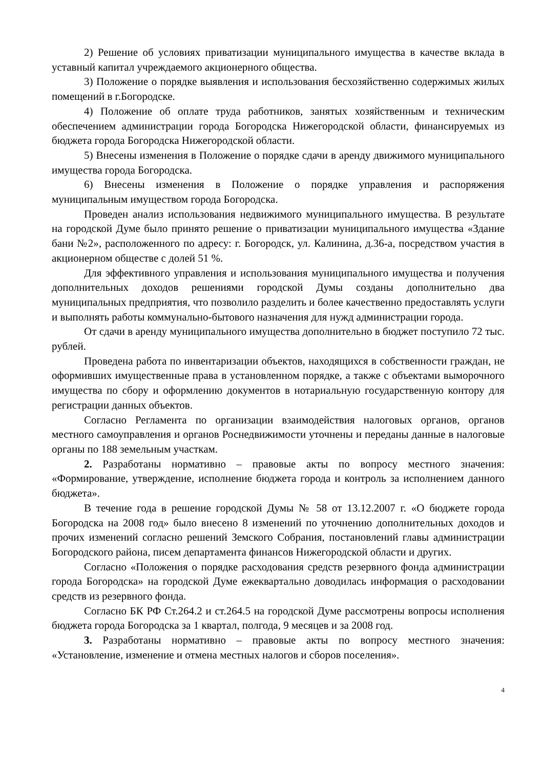2) Решение об условиях приватизации муниципального имущества в качестве вклада в уставный капитал учреждаемого акционерного общества.
3) Положение о порядке выявления и использования бесхозяйственно содержимых жилых помещений в г.Богородске.
4) Положение об оплате труда работников, занятых хозяйственным и техническим обеспечением администрации города Богородска Нижегородской области, финансируемых из бюджета города Богородска Нижегородской области.
5) Внесены изменения в Положение о порядке сдачи в аренду движимого муниципального имущества города Богородска.
6) Внесены изменения в Положение о порядке управления и распоряжения муниципальным имуществом города Богородска.
Проведен анализ использования недвижимого муниципального имущества. В результате на городской Думе было принято решение о приватизации муниципального имущества «Здание бани №2», расположенного по адресу: г. Богородск, ул. Калинина, д.36-а, посредством участия в акционерном обществе с долей 51 %.
Для эффективного управления и использования муниципального имущества и получения дополнительных доходов решениями городской Думы созданы дополнительно два муниципальных предприятия, что позволило разделить и более качественно предоставлять услуги и выполнять работы коммунально-бытового назначения для нужд администрации города.
От сдачи в аренду муниципального имущества дополнительно в бюджет поступило 72 тыс. рублей.
Проведена работа по инвентаризации объектов, находящихся в собственности граждан, не оформивших имущественные права в установленном порядке, а также с объектами выморочного имущества по сбору и оформлению документов в нотариальную государственную контору для регистрации данных объектов.
Согласно Регламента по организации взаимодействия налоговых органов, органов местного самоуправления и органов Роснедвижимости уточнены и переданы данные в налоговые органы по 188 земельным участкам.
2. Разработаны нормативно – правовые акты по вопросу местного значения: «Формирование, утверждение, исполнение бюджета города и контроль за исполнением данного бюджета».
В течение года в решение городской Думы № 58 от 13.12.2007 г. «О бюджете города Богородска на 2008 год» было внесено 8 изменений по уточнению дополнительных доходов и прочих изменений согласно решений Земского Собрания, постановлений главы администрации Богородского района, писем департамента финансов Нижегородской области и других.
Согласно «Положения о порядке расходования средств резервного фонда администрации города Богородска» на городской Думе ежеквартально доводилась информация о расходовании средств из резервного фонда.
Согласно БК РФ Ст.264.2 и ст.264.5 на городской Думе рассмотрены вопросы исполнения бюджета города Богородска за 1 квартал, полгода, 9 месяцев и за 2008 год.
3. Разработаны нормативно – правовые акты по вопросу местного значения: «Установление, изменение и отмена местных налогов и сборов поселения».
4